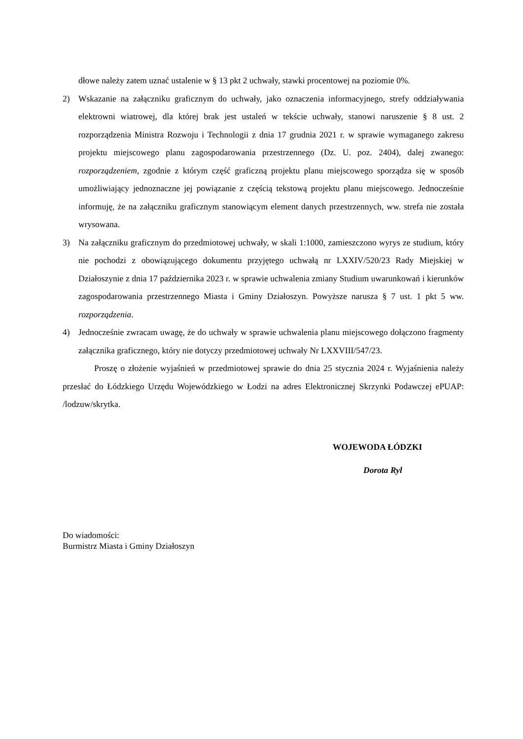dłowe należy zatem uznać ustalenie w § 13 pkt 2 uchwały, stawki procentowej na poziomie 0%.
2) Wskazanie na załączniku graficznym do uchwały, jako oznaczenia informacyjnego, strefy oddziaływania elektrowni wiatrowej, dla której brak jest ustaleń w tekście uchwały, stanowi naruszenie § 8 ust. 2 rozporządzenia Ministra Rozwoju i Technologii z dnia 17 grudnia 2021 r. w sprawie wymaganego zakresu projektu miejscowego planu zagospodarowania przestrzennego (Dz. U. poz. 2404), dalej zwanego: rozporządzeniem, zgodnie z którym część graficzną projektu planu miejscowego sporządza się w sposób umożliwiający jednoznaczne jej powiązanie z częścią tekstową projektu planu miejscowego. Jednocześnie informuję, że na załączniku graficznym stanowiącym element danych przestrzennych, ww. strefa nie została wrysowana.
3) Na załączniku graficznym do przedmiotowej uchwały, w skali 1:1000, zamieszczono wyrys ze studium, który nie pochodzi z obowiązującego dokumentu przyjętego uchwałą nr LXXIV/520/23 Rady Miejskiej w Działoszynie z dnia 17 października 2023 r. w sprawie uchwalenia zmiany Studium uwarunkowań i kierunków zagospodarowania przestrzennego Miasta i Gminy Działoszyn. Powyższe narusza § 7 ust. 1 pkt 5 ww. rozporządzenia.
4) Jednocześnie zwracam uwagę, że do uchwały w sprawie uchwalenia planu miejscowego dołączono fragmenty załącznika graficznego, który nie dotyczy przedmiotowej uchwały Nr LXXVIII/547/23.
Proszę o złożenie wyjaśnień w przedmiotowej sprawie do dnia 25 stycznia 2024 r. Wyjaśnienia należy przesłać do Łódzkiego Urzędu Wojewódzkiego w Łodzi na adres Elektronicznej Skrzynki Podawczej ePUAP: /lodzuw/skrytka.
WOJEWODA ŁÓDZKI
Dorota Ryl
Do wiadomości:
Burmistrz Miasta i Gminy Działoszyn